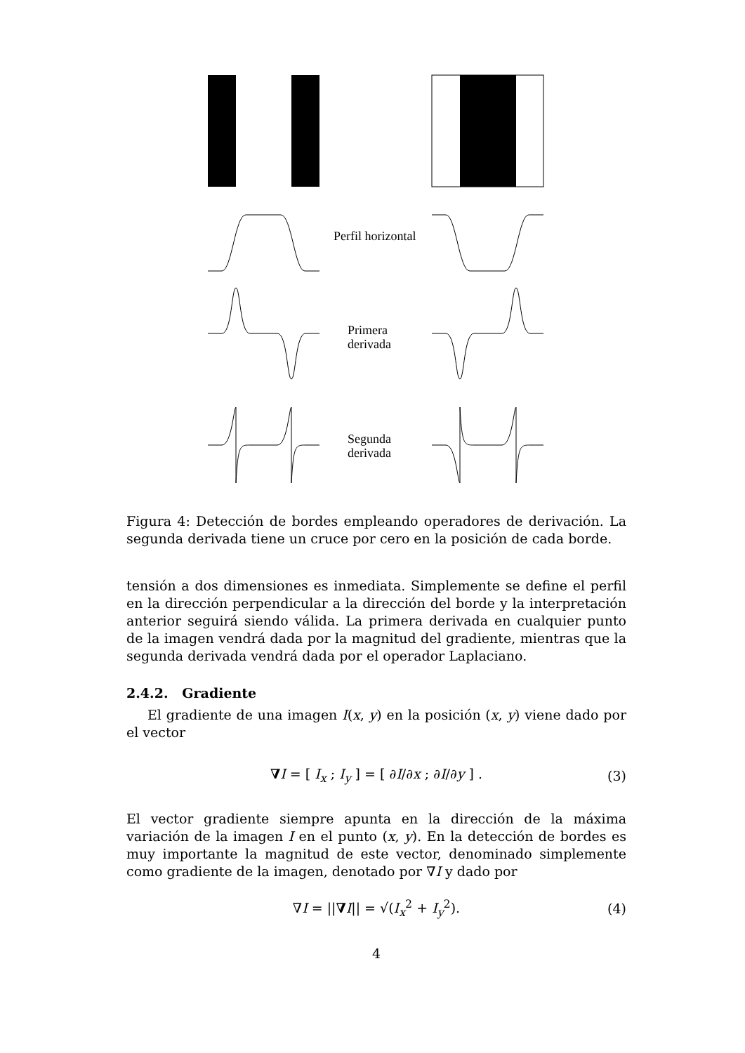Perfil horizontal
Primera
derivada
Segunda
derivada
Figura 4: Detección de bordes empleando operadores de derivación. La segunda derivada tiene un cruce por cero en la posición de cada borde.
tensión a dos dimensiones es inmediata. Simplemente se define el perfil en la dirección perpendicular a la dirección del borde y la interpretación anterior seguirá siendo válida. La primera derivada en cualquier punto de la imagen vendrá dada por la magnitud del gradiente, mientras que la segunda derivada vendrá dada por el operador Laplaciano.
2.4.2. Gradiente
El gradiente de una imagen I(x, y) en la posición (x, y) viene dado por el vector
∇I = [ I<sub>x</sub> ; I<sub>y</sub> ] = [ ∂I/∂x ; ∂I/∂y ] . (3)
El vector gradiente siempre apunta en la dirección de la máxima variación de la imagen I en el punto (x, y). En la detección de bordes es muy importante la magnitud de este vector, denominado simplemente como gradiente de la imagen, denotado por ∇I y dado por
∇I = ||∇I|| = √(I<sub>x</sub><sup>2</sup> + I<sub>y</sub><sup>2</sup>). (4)
4